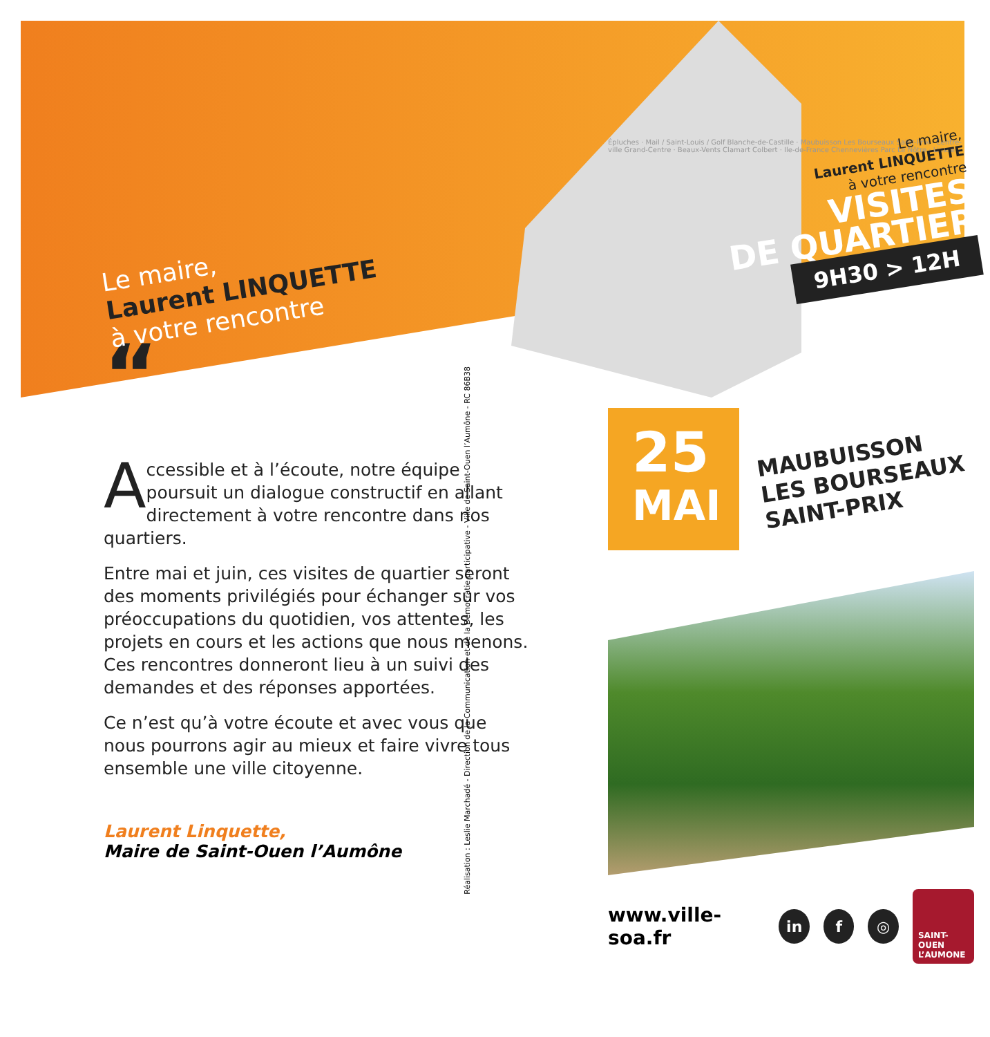Le maire,
Laurent LINQUETTE
à votre rencontre
“
Accessible et à l’écoute, notre équipe poursuit un dialogue constructif en allant directement à votre rencontre dans nos quartiers.
Entre mai et juin, ces visites de quartier seront des moments privilégiés pour échanger sur vos préoccupations du quotidien, vos attentes, les projets en cours et les actions que nous menons. Ces rencontres donneront lieu à un suivi des demandes et des réponses apportées.
Ce n’est qu’à votre écoute et avec vous que nous pourrons agir au mieux et faire vivre tous ensemble une ville citoyenne.
Laurent Linquette,
Maire de Saint-Ouen l’Aumône
Réalisation : Leslie Marchadé - Direction de la Communication et de la Démocratie participative - Ville de Saint-Ouen l’Aumône - RC 86B38
Épluches · Mail / Saint-Louis / Golf Blanche-de-Castille · Maubuisson Les Bourseaux Saint-Prix · Centre-ville Grand-Centre · Beaux-Vents Clamart Colbert · Ile-de-France Chennevières Parc Le Nôtre · Liesse
Le maire,
Laurent LINQUETTE
à votre rencontre
VISITES
DE QUARTIER
9H30 > 12H
25
MAI
MAUBUISSON
LES BOURSEAUX
SAINT-PRIX
www.ville-soa.fr in f ◎ SAINT-OUEN
L’AUMONE